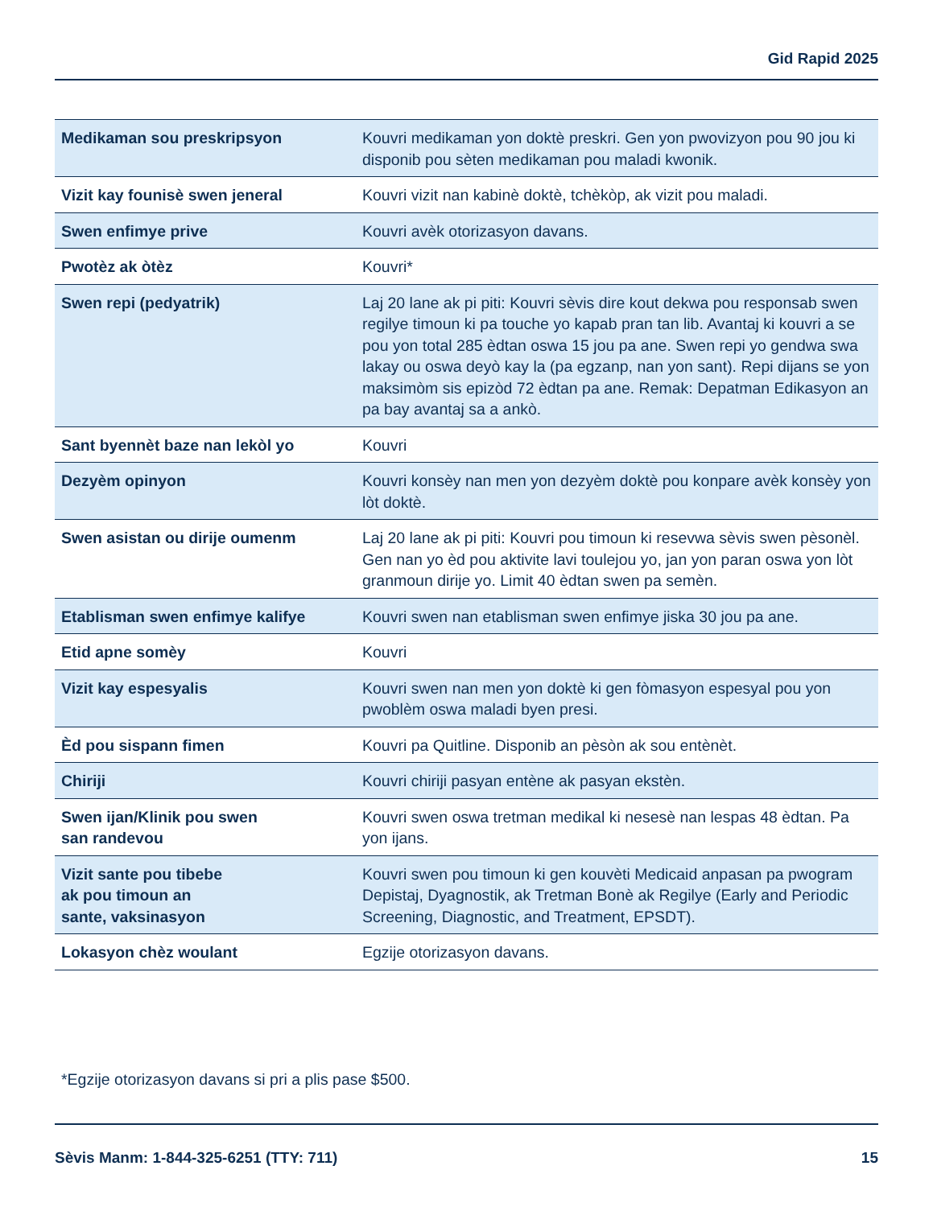Gid Rapid 2025
| Medikaman sou preskripsyon | Kouvri medikaman yon doktè preskri. Gen yon pwovizyon pou 90 jou ki disponib pou sèten medikaman pou maladi kwonik. |
| Vizit kay founisè swen jeneral | Kouvri vizit nan kabinè doktè, tchèkòp, ak vizit pou maladi. |
| Swen enfimye prive | Kouvri avèk otorizasyon davans. |
| Pwotèz ak òtèz | Kouvri* |
| Swen repi (pedyatrik) | Laj 20 lane ak pi piti: Kouvri sèvis dire kout dekwa pou responsab swen regilye timoun ki pa touche yo kapab pran tan lib. Avantaj ki kouvri a se pou yon total 285 èdtan oswa 15 jou pa ane. Swen repi yo gendwa swa lakay ou oswa deyò kay la (pa egzanp, nan yon sant). Repi dijans se yon maksimòm sis epizòd 72 èdtan pa ane. Remak: Depatman Edikasyon an pa bay avantaj sa a ankò. |
| Sant byennèt baze nan lekòl yo | Kouvri |
| Dezyèm opinyon | Kouvri konsèy nan men yon dezyèm doktè pou konpare avèk konsèy yon lòt doktè. |
| Swen asistan ou dirije oumenm | Laj 20 lane ak pi piti: Kouvri pou timoun ki resevwa sèvis swen pèsonèl. Gen nan yo èd pou aktivite lavi toulejou yo, jan yon paran oswa yon lòt granmoun dirije yo. Limit 40 èdtan swen pa semèn. |
| Etablisman swen enfimye kalifye | Kouvri swen nan etablisman swen enfimye jiska 30 jou pa ane. |
| Etid apne somèy | Kouvri |
| Vizit kay espesyalis | Kouvri swen nan men yon doktè ki gen fòmasyon espesyal pou yon pwoblèm oswa maladi byen presi. |
| Èd pou sispann fimen | Kouvri pa Quitline. Disponib an pèsòn ak sou entènèt. |
| Chiriji | Kouvri chiriji pasyan entène ak pasyan ekstèn. |
| Swen ijan/Klinik pou swen san randevou | Kouvri swen oswa tretman medikal ki nesesè nan lespas 48 èdtan. Pa yon ijans. |
| Vizit sante pou tibebe ak pou timoun an sante, vaksinasyon | Kouvri swen pou timoun ki gen kouvèti Medicaid anpasan pa pwogram Depistaj, Dyagnostik, ak Tretman Bonè ak Regilye (Early and Periodic Screening, Diagnostic, and Treatment, EPSDT). |
| Lokasyon chèz woulant | Egzije otorizasyon davans. |
*Egzije otorizasyon davans si pri a plis pase $500.
Sèvis Manm: 1-844-325-6251 (TTY: 711) 15